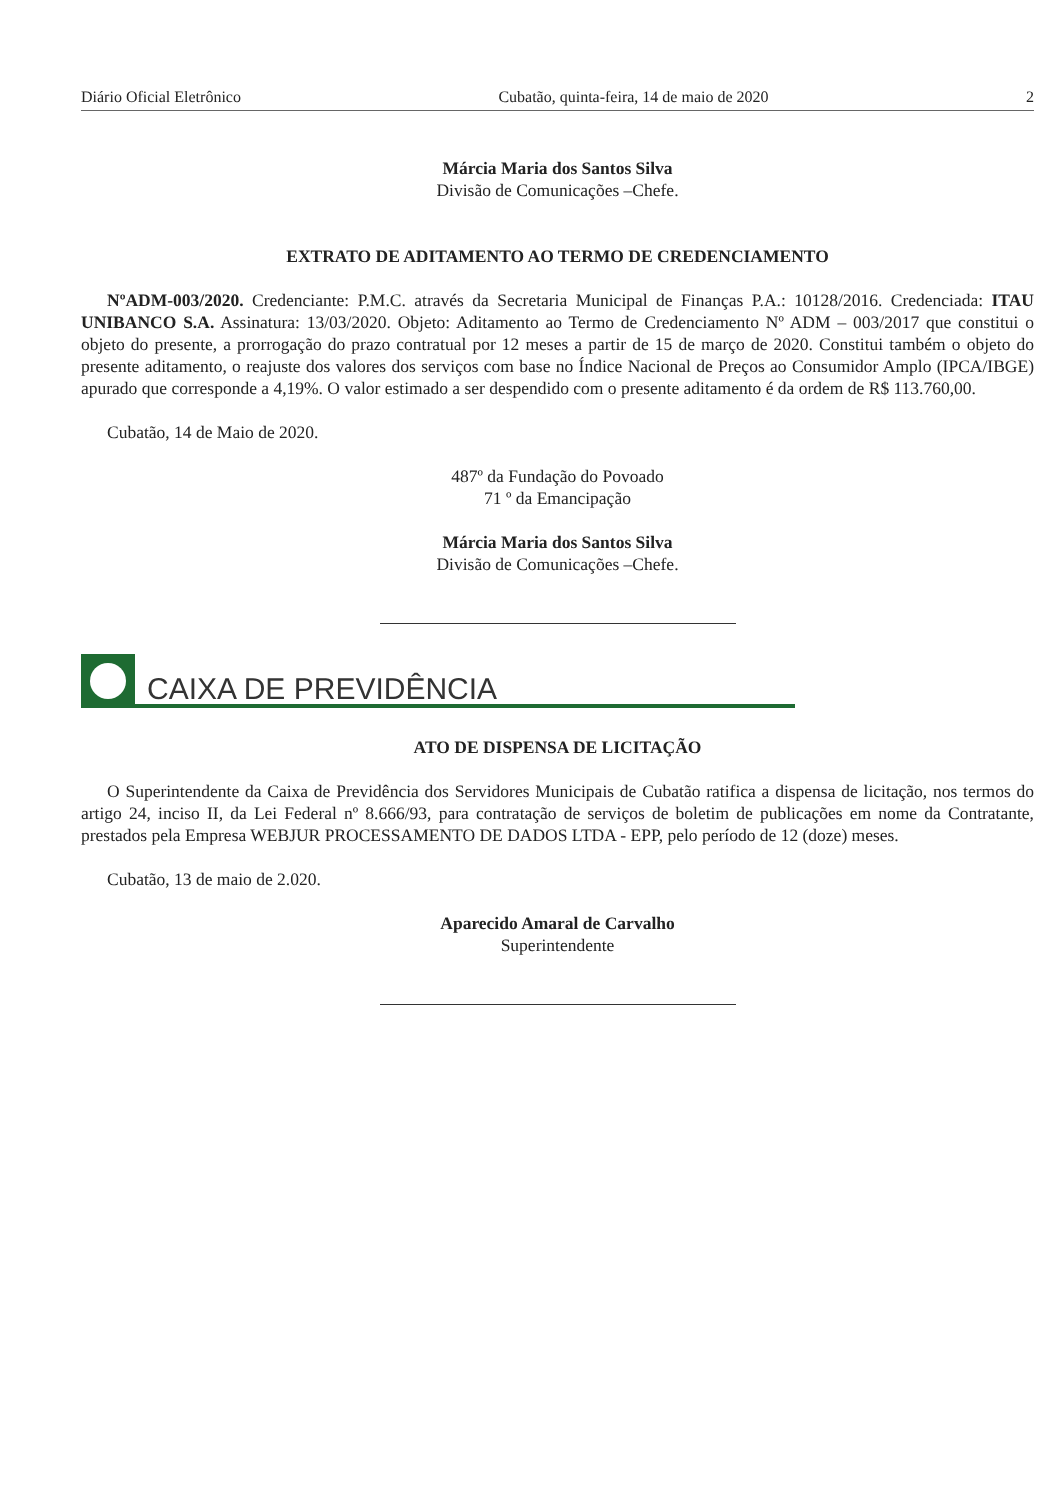Diário Oficial Eletrônico Cubatão, quinta-feira, 14 de maio de 2020 2
Márcia Maria dos Santos Silva
Divisão de Comunicações –Chefe.
EXTRATO DE ADITAMENTO AO TERMO DE CREDENCIAMENTO
NºADM-003/2020. Credenciante: P.M.C. através da Secretaria Municipal de Finanças P.A.: 10128/2016. Credenciada: ITAU UNIBANCO S.A. Assinatura: 13/03/2020. Objeto: Aditamento ao Termo de Credenciamento Nº ADM – 003/2017 que constitui o objeto do presente, a prorrogação do prazo contratual por 12 meses a partir de 15 de março de 2020. Constitui também o objeto do presente aditamento, o reajuste dos valores dos serviços com base no Índice Nacional de Preços ao Consumidor Amplo (IPCA/IBGE) apurado que corresponde a 4,19%. O valor estimado a ser despendido com o presente aditamento é da ordem de R$ 113.760,00.
Cubatão, 14 de Maio de 2020.
487º da Fundação do Povoado
71 º da Emancipação
Márcia Maria dos Santos Silva
Divisão de Comunicações –Chefe.
CAIXA DE PREVIDÊNCIA
ATO DE DISPENSA DE LICITAÇÃO
O Superintendente da Caixa de Previdência dos Servidores Municipais de Cubatão ratifica a dispensa de licitação, nos termos do artigo 24, inciso II, da Lei Federal nº 8.666/93, para contratação de serviços de boletim de publicações em nome da Contratante, prestados pela Empresa WEBJUR PROCESSAMENTO DE DADOS LTDA - EPP, pelo período de 12 (doze) meses.
Cubatão, 13 de maio de 2.020.
Aparecido Amaral de Carvalho
Superintendente